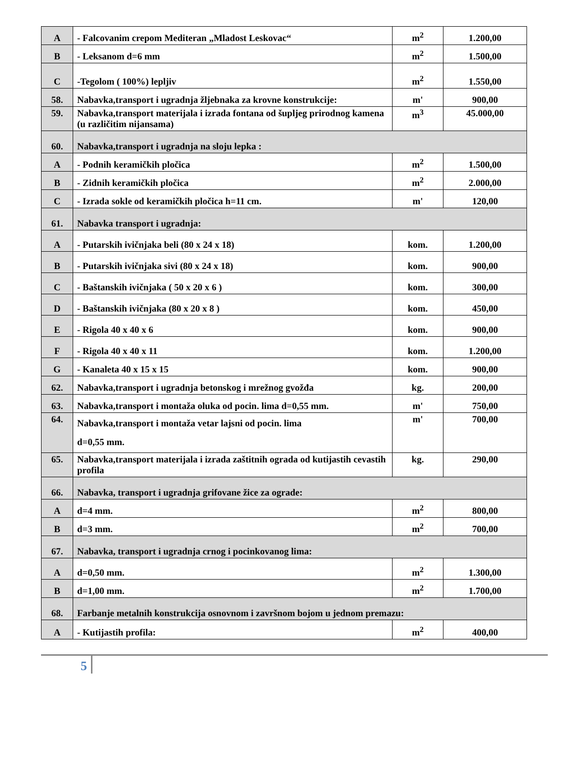| A | - Falcovanim crepom Mediteran „Mladost Leskovac“ | m<sup>2</sup> | 1.200,00 |
| B | - Leksanom d=6 mm | m<sup>2</sup> | 1.500,00 |
| C | -Tegolom ( 100%) lepljiv | m<sup>2</sup> | 1.550,00 |
| 58. | Nabavka,transport i ugradnja žljebnaka za krovne konstrukcije: | m' | 900,00 |
| 59. | Nabavka,transport materijala i izrada fontana od šupljeg prirodnog kamena (u različitim nijansama) | m<sup>3</sup> | 45.000,00 |
| 60. | Nabavka,transport i ugradnja na sloju lepka : | | |
| A | - Podnih keramičkih pločica | m<sup>2</sup> | 1.500,00 |
| B | - Zidnih keramičkih pločica | m<sup>2</sup> | 2.000,00 |
| C | - Izrada sokle od keramičkih pločica h=11 cm. | m' | 120,00 |
| 61. | Nabavka transport i ugradnja: | | |
| A | - Putarskih ivičnjaka beli (80 x 24 x 18) | kom. | 1.200,00 |
| B | - Putarskih ivičnjaka sivi (80 x 24 x 18) | kom. | 900,00 |
| C | - Baštanskih ivičnjaka ( 50 x 20 x 6 ) | kom. | 300,00 |
| D | - Baštanskih ivičnjaka (80 x 20 x 8 ) | kom. | 450,00 |
| E | - Rigola 40 x 40 x 6 | kom. | 900,00 |
| F | - Rigola 40 x 40 x 11 | kom. | 1.200,00 |
| G | - Kanaleta 40 x 15 x 15 | kom. | 900,00 |
| 62. | Nabavka,transport i ugradnja betonskog i mrežnog gvožđa | kg. | 200,00 |
| 63. | Nabavka,transport i montaža oluka od pocin. lima d=0,55 mm. | m' | 750,00 |
| 64. | Nabavka,transport i montaža vetar lajsni od pocin. lima d=0,55 mm. | m' | 700,00 |
| 65. | Nabavka,transport materijala i izrada zaštitnih ograda od kutijastih cevastih profila | kg. | 290,00 |
| 66. | Nabavka, transport i ugradnja grifovane žice za ograde: | | |
| A | d=4 mm. | m<sup>2</sup> | 800,00 |
| B | d=3 mm. | m<sup>2</sup> | 700,00 |
| 67. | Nabavka, transport i ugradnja crnog i pocinkovanog lima: | | |
| A | d=0,50 mm. | m<sup>2</sup> | 1.300,00 |
| B | d=1,00 mm. | m<sup>2</sup> | 1.700,00 |
| 68. | Farbanje metalnih konstrukcija osnovnom i završnom bojom u jednom premazu: | | |
| A | - Kutijastih profila: | m<sup>2</sup> | 400,00 |
5